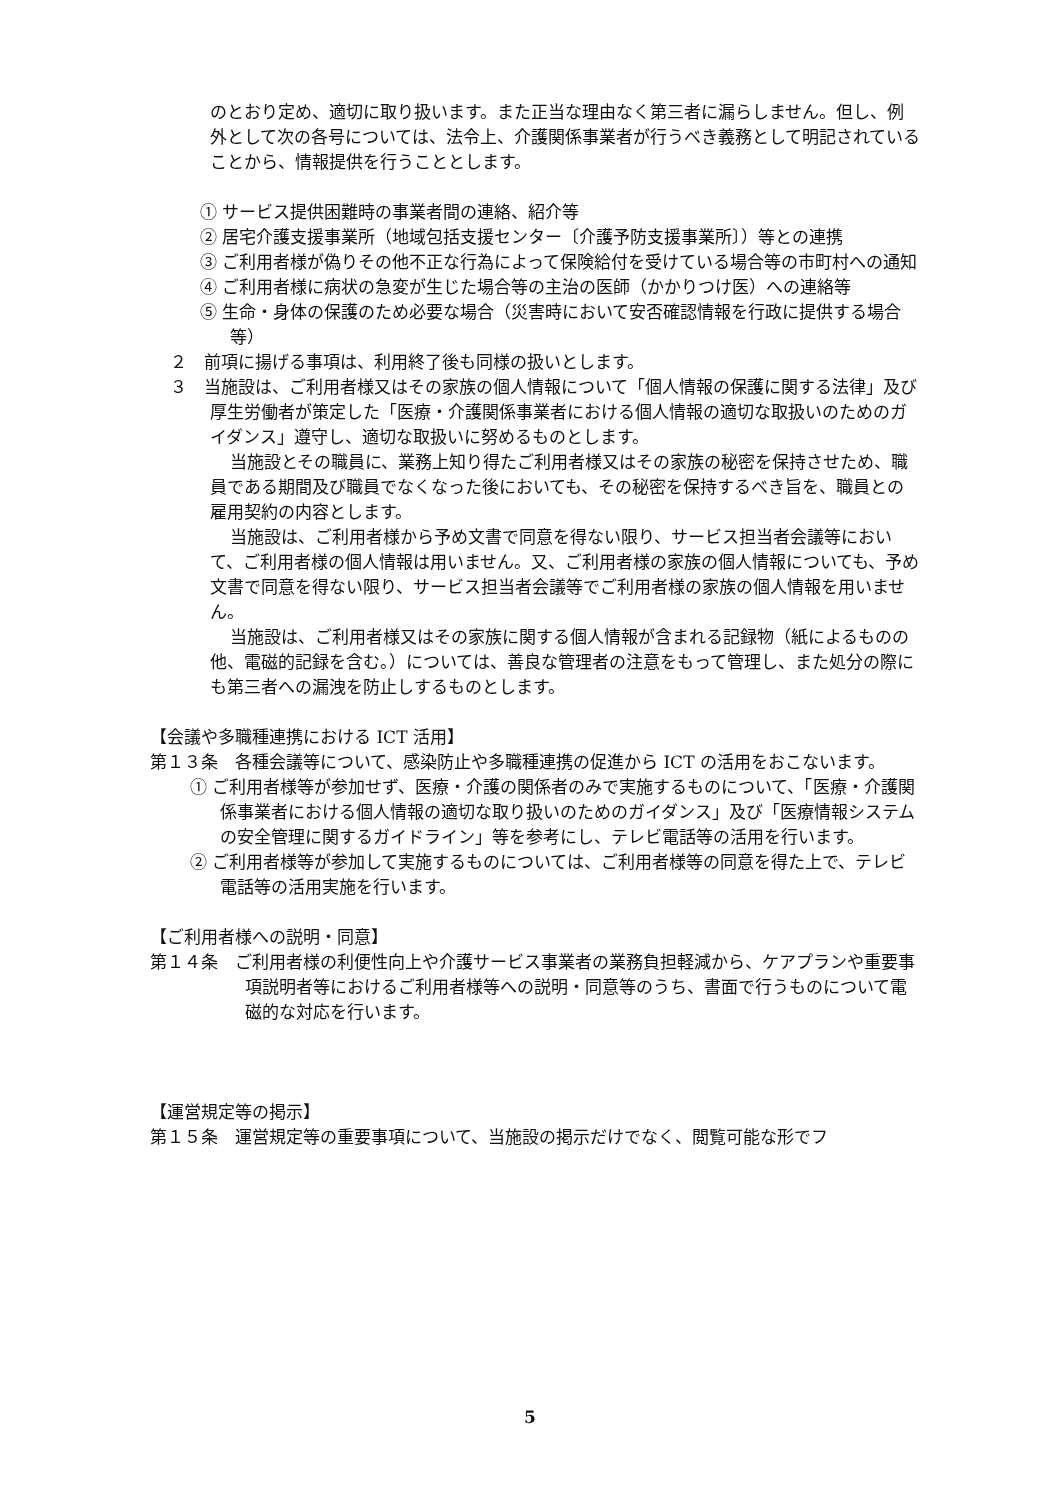のとおり定め、適切に取り扱います。また正当な理由なく第三者に漏らしません。但し、例外として次の各号については、法令上、介護関係事業者が行うべき義務として明記されていることから、情報提供を行うこととします。
① サービス提供困難時の事業者間の連絡、紹介等
② 居宅介護支援事業所（地域包括支援センター〔介護予防支援事業所〕）等との連携
③ ご利用者様が偽りその他不正な行為によって保険給付を受けている場合等の市町村への通知
④ ご利用者様に病状の急変が生じた場合等の主治の医師（かかりつけ医）への連絡等
⑤ 生命・身体の保護のため必要な場合（災害時において安否確認情報を行政に提供する場合等）
２　前項に揚げる事項は、利用終了後も同様の扱いとします。
３　当施設は、ご利用者様又はその家族の個人情報について「個人情報の保護に関する法律」及び厚生労働者が策定した「医療・介護関係事業者における個人情報の適切な取扱いのためのガイダンス」遵守し、適切な取扱いに努めるものとします。
当施設とその職員に、業務上知り得たご利用者様又はその家族の秘密を保持させため、職員である期間及び職員でなくなった後においても、その秘密を保持するべき旨を、職員との雇用契約の内容とします。
当施設は、ご利用者様から予め文書で同意を得ない限り、サービス担当者会議等において、ご利用者様の個人情報は用いません。又、ご利用者様の家族の個人情報についても、予め文書で同意を得ない限り、サービス担当者会議等でご利用者様の家族の個人情報を用いません。
当施設は、ご利用者様又はその家族に関する個人情報が含まれる記録物（紙によるものの他、電磁的記録を含む。）については、善良な管理者の注意をもって管理し、また処分の際にも第三者への漏洩を防止しするものとします。
【会議や多職種連携における ICT 活用】
第１３条　各種会議等について、感染防止や多職種連携の促進から ICT の活用をおこないます。
① ご利用者様等が参加せず、医療・介護の関係者のみで実施するものについて、「医療・介護関係事業者における個人情報の適切な取り扱いのためのガイダンス」及び「医療情報システムの安全管理に関するガイドライン」等を参考にし、テレビ電話等の活用を行います。
② ご利用者様等が参加して実施するものについては、ご利用者様等の同意を得た上で、テレビ電話等の活用実施を行います。
【ご利用者様への説明・同意】
第１４条　ご利用者様の利便性向上や介護サービス事業者の業務負担軽減から、ケアプランや重要事項説明者等におけるご利用者様等への説明・同意等のうち、書面で行うものについて電磁的な対応を行います。
【運営規定等の掲示】
第１５条　運営規定等の重要事項について、当施設の掲示だけでなく、閲覧可能な形でフ
5